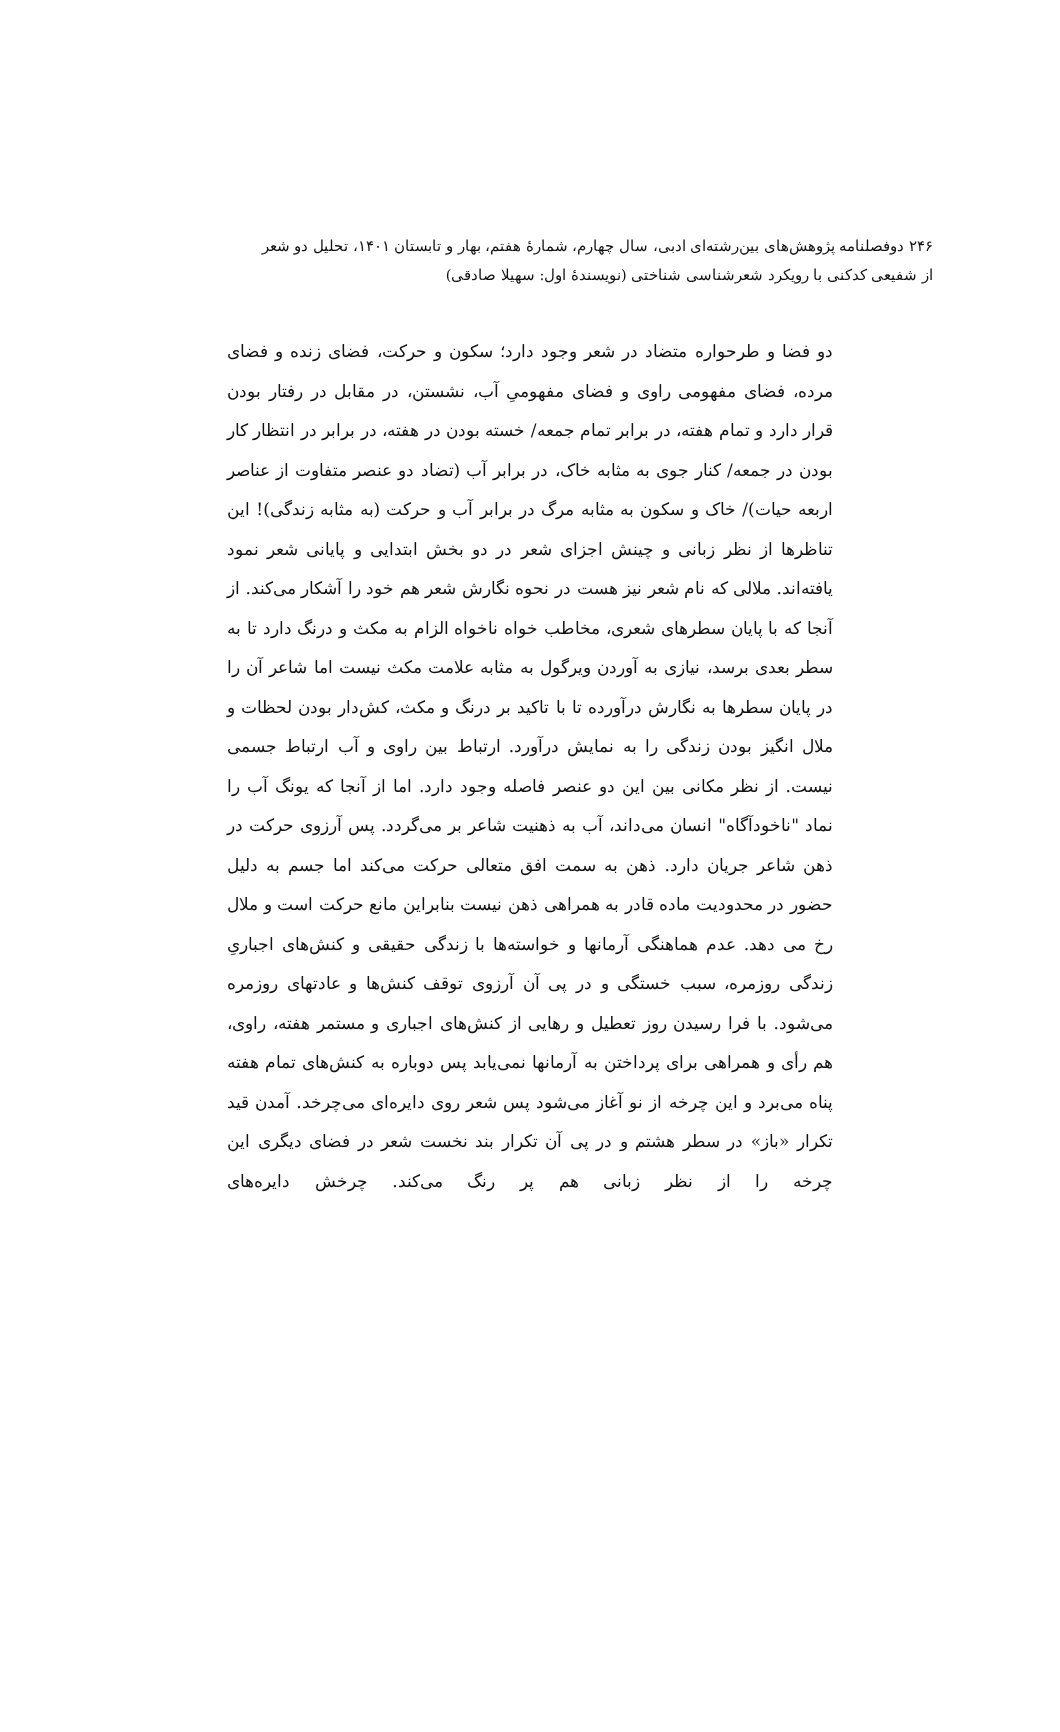۲۴۶ دوفصلنامه پژوهش‌های بین‌رشته‌ای ادبی، سال چهارم، شمارهٔ هفتم، بهار و تابستان ۱۴۰۱، تحلیل دو شعر
از شفیعی کدکنی با رویکرد شعرشناسی شناختی (نویسندهٔ اول: سهیلا صادقی)
دو فضا و طرحواره متضاد در شعر وجود دارد؛ سکون و حرکت، فضای زنده و فضای مرده، فضای مفهومی راوی و فضای مفهومیِ آب، نشستن، در مقابل در رفتار بودن قرار دارد و تمام هفته، در برابر تمام جمعه/ خسته بودن در هفته، در برابر در انتظار کار بودن در جمعه/ کنار جوی به مثابه خاک، در برابر آب (تضاد دو عنصر متفاوت از عناصر اربعه حیات)/ خاک و سکون به مثابه مرگ در برابر آب و حرکت (به مثابه زندگی)! این تناظرها از نظر زبانی و چینش اجزای شعر در دو بخش ابتدایی و پایانی شعر نمود یافته‌اند. ملالی که نام شعر نیز هست در نحوه نگارش شعر هم خود را آشکار می‌کند. از آنجا که با پایان سطرهای شعری، مخاطب خواه ناخواه الزام به مکث و درنگ دارد تا به سطر بعدی برسد، نیازی به آوردن ویرگول به مثابه علامت مکث نیست اما شاعر آن را در پایان سطرها به نگارش درآورده تا با تاکید بر درنگ و مکث، کش‌دار بودن لحظات و ملال انگیز بودن زندگی را به نمایش درآورد. ارتباط بین راوی و آب ارتباط جسمی نیست. از نظر مکانی بین این دو عنصر فاصله وجود دارد. اما از آنجا که یونگ آب را نماد "ناخودآگاه" انسان می‌داند، آب به ذهنیت شاعر بر می‌گردد. پس آرزوی حرکت در ذهن شاعر جریان دارد. ذهن به سمت افق متعالی حرکت می‌کند اما جسم به دلیل حضور در محدودیت ماده قادر به همراهی ذهن نیست بنابراین مانع حرکت است و ملال رخ می دهد. عدم هماهنگی آرمانها و خواسته‌ها با زندگی حقیقی و کنش‌های اجباریِ زندگی روزمره، سبب خستگی و در پی آن آرزوی توقف کنش‌ها و عادتهای روزمره می‌شود. با فرا رسیدن روز تعطیل و رهایی از کنش‌های اجباری و مستمر هفته، راوی، هم رأی و همراهی برای پرداختن به آرمانها نمی‌یابد پس دوباره به کنش‌های تمام هفته پناه می‌برد و این چرخه از نو آغاز می‌شود پس شعر روی دایره‌ای می‌چرخد. آمدن قید تکرار «باز» در سطر هشتم و در پی آن تکرار بند نخست شعر در فضای دیگری این چرخه را از نظر زبانی هم پر رنگ می‌کند. چرخش دایره‌های